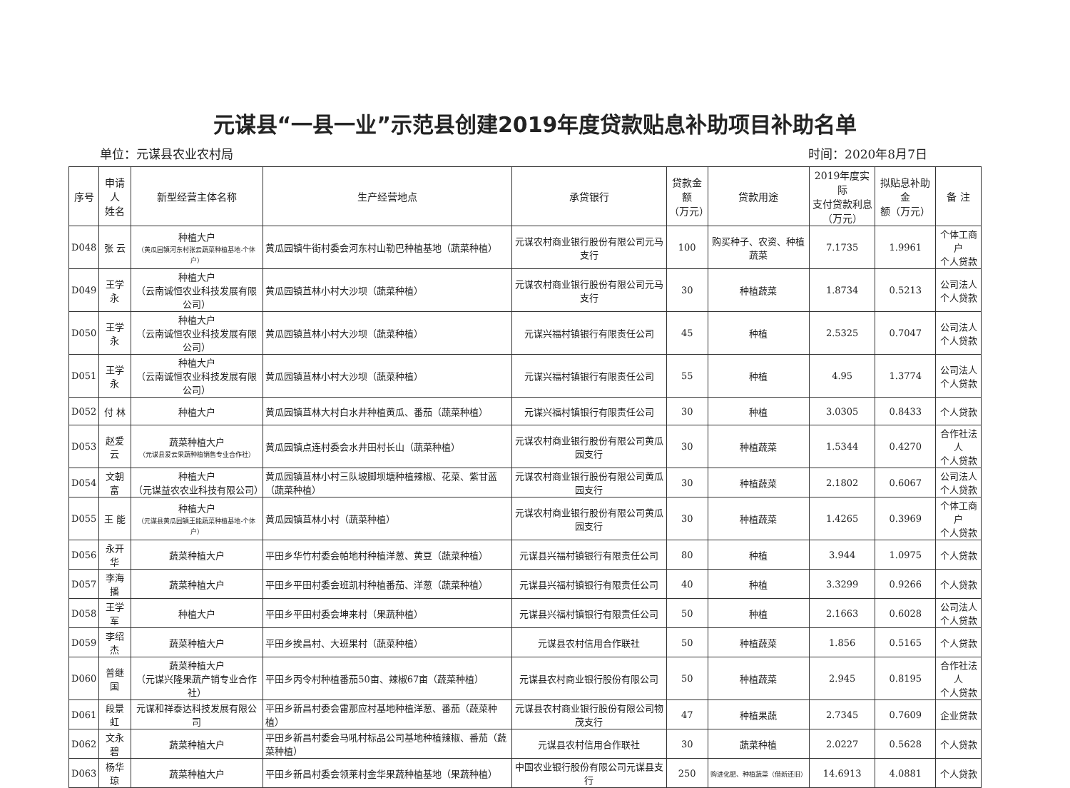元谋县“一县一业”示范县创建2019年度贷款贴息补助项目补助名单
单位：元谋县农业农村局 时间：2020年8月7日
| 序号 | 申请人 姓名 | 新型经营主体名称 | 生产经营地点 | 承贷银行 | 贷款金额 （万元） | 贷款用途 | 2019年度实际 支付贷款利息 （万元） | 拟贴息补助金 额（万元） | 备 注 |
| --- | --- | --- | --- | --- | --- | --- | --- | --- | --- |
| D048 | 张 云 | 种植大户 （黄瓜园镇河东村张云蔬菜种植基地-个体户） | 黄瓜园镇牛街村委会河东村山勒巴种植基地（蔬菜种植） | 元谋农村商业银行股份有限公司元马支行 | 100 | 购买种子、农资、种植蔬菜 | 7.1735 | 1.9961 | 个体工商户 个人贷款 |
| D049 | 王学永 | 种植大户 （云南诚恒农业科技发展有限公司） | 黄瓜园镇苴林小村大沙坝（蔬菜种植） | 元谋农村商业银行股份有限公司元马支行 | 30 | 种植蔬菜 | 1.8734 | 0.5213 | 公司法人 个人贷款 |
| D050 | 王学永 | 种植大户 （云南诚恒农业科技发展有限公司） | 黄瓜园镇苴林小村大沙坝（蔬菜种植） | 元谋兴福村镇银行有限责任公司 | 45 | 种植 | 2.5325 | 0.7047 | 公司法人 个人贷款 |
| D051 | 王学永 | 种植大户 （云南诚恒农业科技发展有限公司） | 黄瓜园镇苴林小村大沙坝（蔬菜种植） | 元谋兴福村镇银行有限责任公司 | 55 | 种植 | 4.95 | 1.3774 | 公司法人 个人贷款 |
| D052 | 付 林 | 种植大户 | 黄瓜园镇苴林大村白水井种植黄瓜、番茄（蔬菜种植） | 元谋兴福村镇银行有限责任公司 | 30 | 种植 | 3.0305 | 0.8433 | 个人贷款 |
| D053 | 赵爱云 | 蔬菜种植大户 （元谋县爱云果蔬种植销售专业合作社） | 黄瓜园镇点连村委会水井田村长山（蔬菜种植） | 元谋农村商业银行股份有限公司黄瓜园支行 | 30 | 种植蔬菜 | 1.5344 | 0.4270 | 合作社法人 个人贷款 |
| D054 | 文朝富 | 种植大户 （元谋益农农业科技有限公司） | 黄瓜园镇苴林小村三队坡脚坝塘种植辣椒、花菜、紫甘蓝（蔬菜种植） | 元谋农村商业银行股份有限公司黄瓜园支行 | 30 | 种植蔬菜 | 2.1802 | 0.6067 | 公司法人 个人贷款 |
| D055 | 王 能 | 种植大户 （元谋县黄瓜园镇王能蔬菜种植基地-个体户） | 黄瓜园镇苴林小村（蔬菜种植） | 元谋农村商业银行股份有限公司黄瓜园支行 | 30 | 种植蔬菜 | 1.4265 | 0.3969 | 个体工商户 个人贷款 |
| D056 | 永开华 | 蔬菜种植大户 | 平田乡华竹村委会帕地村种植洋葱、黄豆（蔬菜种植） | 元谋县兴福村镇银行有限责任公司 | 80 | 种植 | 3.944 | 1.0975 | 个人贷款 |
| D057 | 李海播 | 蔬菜种植大户 | 平田乡平田村委会班凯村种植番茄、洋葱（蔬菜种植） | 元谋县兴福村镇银行有限责任公司 | 40 | 种植 | 3.3299 | 0.9266 | 个人贷款 |
| D058 | 王学军 | 种植大户 | 平田乡平田村委会坤来村（果蔬种植） | 元谋县兴福村镇银行有限责任公司 | 50 | 种植 | 2.1663 | 0.6028 | 公司法人 个人贷款 |
| D059 | 李绍杰 | 蔬菜种植大户 | 平田乡挨昌村、大班果村（蔬菜种植） | 元谋县农村信用合作联社 | 50 | 种植蔬菜 | 1.856 | 0.5165 | 个人贷款 |
| D060 | 普继国 | 蔬菜种植大户 （元谋兴隆果蔬产销专业合作社） | 平田乡丙令村种植番茄50亩、辣椒67亩（蔬菜种植） | 元谋县农村商业银行股份有限公司 | 50 | 种植蔬菜 | 2.945 | 0.8195 | 合作社法人 个人贷款 |
| D061 | 段景虹 | 元谋和祥泰达科技发展有限公司 | 平田乡新昌村委会雷那应村基地种植洋葱、番茄（蔬菜种植） | 元谋县农村商业银行股份有限公司物茂支行 | 47 | 种植果蔬 | 2.7345 | 0.7609 | 企业贷款 |
| D062 | 文永碧 | 蔬菜种植大户 | 平田乡新昌村委会马吼村标品公司基地种植辣椒、番茄（蔬菜种植） | 元谋县农村信用合作联社 | 30 | 蔬菜种植 | 2.0227 | 0.5628 | 个人贷款 |
| D063 | 杨华琼 | 蔬菜种植大户 | 平田乡新昌村委会领莱村金华果蔬种植基地（果蔬种植） | 中国农业银行股份有限公司元谋县支行 | 250 | 购进化肥、种植蔬菜（借新还旧） | 14.6913 | 4.0881 | 个人贷款 |